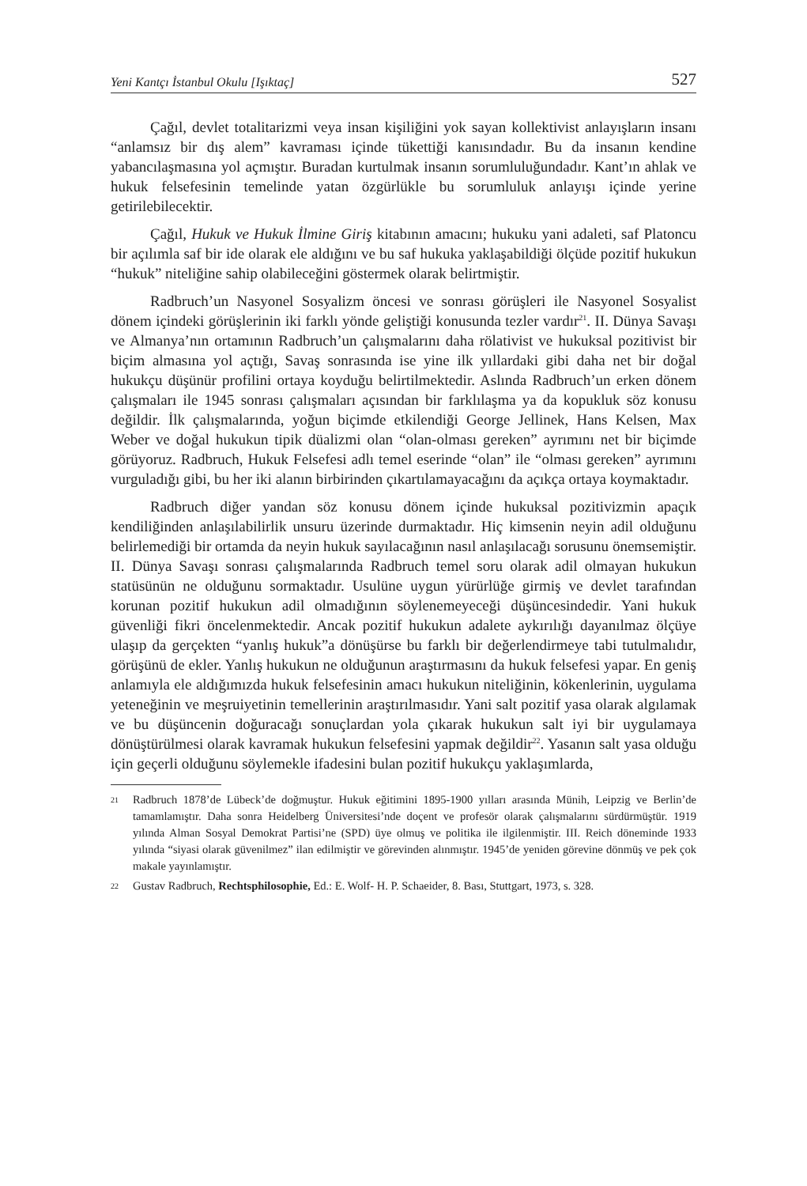Yeni Kantçı İstanbul Okulu [Işıktaç] 527
Çağıl, devlet totalitarizmi veya insan kişiliğini yok sayan kollektivist anlayışların insanı “anlamsız bir dış alem” kavraması içinde tükettiği kanısındadır. Bu da insanın kendine yabancılaşmasına yol açmıştır. Buradan kurtulmak insanın sorumluluğundadır. Kant’ın ahlak ve hukuk felsefesinin temelinde yatan özgürlükle bu sorumluluk anlayışı içinde yerine getirilebilecektir.
Çağıl, Hukuk ve Hukuk İlmine Giriş kitabının amacını; hukuku yani adaleti, saf Platoncu bir açılımla saf bir ide olarak ele aldığını ve bu saf hukuka yaklaşabildiği ölçüde pozitif hukukun “hukuk” niteliğine sahip olabileceğini göstermek olarak belirtmiştir.
Radbruch’un Nasyonel Sosyalizm öncesi ve sonrası görüşleri ile Nasyonel Sosyalist dönem içindeki görüşlerinin iki farklı yönde geliştiği konusunda tezler vardır<sup>21</sup>. II. Dünya Savaşı ve Almanya’nın ortamının Radbruch’un çalışmalarını daha rölativist ve hukuksal pozitivist bir biçim almasına yol açtığı, Savaş sonrasında ise yine ilk yıllardaki gibi daha net bir doğal hukukçu düşünür profilini ortaya koyduğu belirtilmektedir. Aslında Radbruch’un erken dönem çalışmaları ile 1945 sonrası çalışmaları açısından bir farklılaşma ya da kopukluk söz konusu değildir. İlk çalışmalarında, yoğun biçimde etkilendiği George Jellinek, Hans Kelsen, Max Weber ve doğal hukukun tipik düalizmi olan “olan-olması gereken” ayrımını net bir biçimde görüyoruz. Radbruch, Hukuk Felsefesi adlı temel eserinde “olan” ile “olması gereken” ayrımını vurguladığı gibi, bu her iki alanın birbirinden çıkartılamayacağını da açıkça ortaya koymaktadır.
Radbruch diğer yandan söz konusu dönem içinde hukuksal pozitivizmin apaçık kendiliğinden anlaşılabilirlik unsuru üzerinde durmaktadır. Hiç kimsenin neyin adil olduğunu belirlemediği bir ortamda da neyin hukuk sayılacağının nasıl anlaşılacağı sorusunu önemsemiştir. II. Dünya Savaşı sonrası çalışmalarında Radbruch temel soru olarak adil olmayan hukukun statüsünün ne olduğunu sormaktadır. Usulüne uygun yürürlüğe girmiş ve devlet tarafından korunan pozitif hukukun adil olmadığının söylenemeyeceği düşüncesindedir. Yani hukuk güvenliği fikri öncelenmektedir. Ancak pozitif hukukun adalete aykırılığı dayanılmaz ölçüye ulaşıp da gerçekten “yanlış hukuk”a dönüşürse bu farklı bir değerlendirmeye tabi tutulmalıdır, görüşünü de ekler. Yanlış hukukun ne olduğunun araştırmasını da hukuk felsefesi yapar. En geniş anlamıyla ele aldığımızda hukuk felsefesinin amacı hukukun niteliğinin, kökenlerinin, uygulama yeteneğinin ve meşruiyetinin temellerinin araştırılmasıdır. Yani salt pozitif yasa olarak algılamak ve bu düşüncenin doğuracağı sonuçlardan yola çıkarak hukukun salt iyi bir uygulamaya dönüştürülmesi olarak kavramak hukukun felsefesini yapmak değildir<sup>22</sup>. Yasanın salt yasa olduğu için geçerli olduğunu söylemekle ifadesini bulan pozitif hukukçu yaklaşımlarda,
21 Radbruch 1878’de Lübeck’de doğmuştur. Hukuk eğitimini 1895-1900 yılları arasında Münih, Leipzig ve Berlin’de tamamlamıştır. Daha sonra Heidelberg Üniversitesi’nde doçent ve profesör olarak çalışmalarını sürdürmüştür. 1919 yılında Alman Sosyal Demokrat Partisi’ne (SPD) üye olmuş ve politika ile ilgilenmiştir. III. Reich döneminde 1933 yılında “siyasi olarak güvenilmez” ilan edilmiştir ve görevinden alınmıştır. 1945’de yeniden görevine dönmüş ve pek çok makale yayınlamıştır.
22 Gustav Radbruch, Rechtsphilosophie, Ed.: E. Wolf- H. P. Schaeider, 8. Bası, Stuttgart, 1973, s. 328.